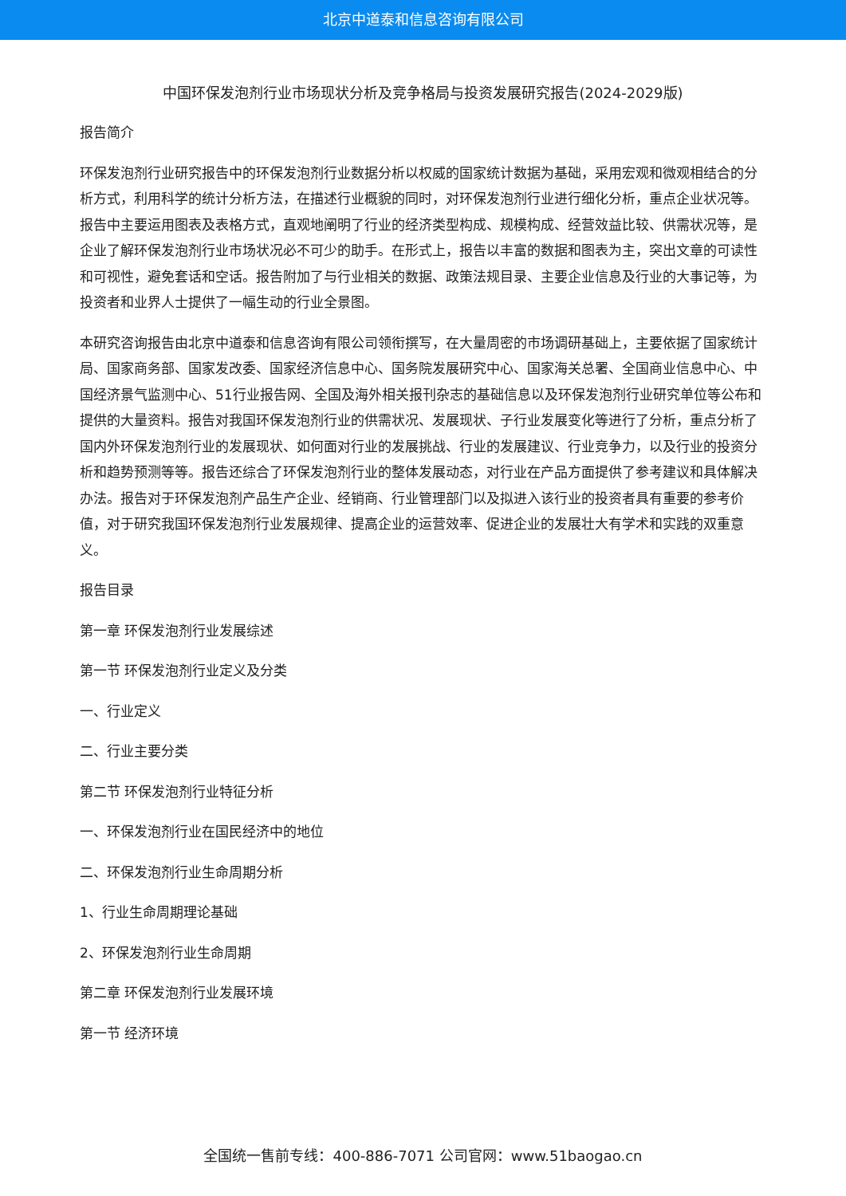北京中道泰和信息咨询有限公司
中国环保发泡剂行业市场现状分析及竞争格局与投资发展研究报告(2024-2029版)
报告简介
环保发泡剂行业研究报告中的环保发泡剂行业数据分析以权威的国家统计数据为基础，采用宏观和微观相结合的分析方式，利用科学的统计分析方法，在描述行业概貌的同时，对环保发泡剂行业进行细化分析，重点企业状况等。报告中主要运用图表及表格方式，直观地阐明了行业的经济类型构成、规模构成、经营效益比较、供需状况等，是企业了解环保发泡剂行业市场状况必不可少的助手。在形式上，报告以丰富的数据和图表为主，突出文章的可读性和可视性，避免套话和空话。报告附加了与行业相关的数据、政策法规目录、主要企业信息及行业的大事记等，为投资者和业界人士提供了一幅生动的行业全景图。
本研究咨询报告由北京中道泰和信息咨询有限公司领衔撰写，在大量周密的市场调研基础上，主要依据了国家统计局、国家商务部、国家发改委、国家经济信息中心、国务院发展研究中心、国家海关总署、全国商业信息中心、中国经济景气监测中心、51行业报告网、全国及海外相关报刊杂志的基础信息以及环保发泡剂行业研究单位等公布和提供的大量资料。报告对我国环保发泡剂行业的供需状况、发展现状、子行业发展变化等进行了分析，重点分析了国内外环保发泡剂行业的发展现状、如何面对行业的发展挑战、行业的发展建议、行业竞争力，以及行业的投资分析和趋势预测等等。报告还综合了环保发泡剂行业的整体发展动态，对行业在产品方面提供了参考建议和具体解决办法。报告对于环保发泡剂产品生产企业、经销商、行业管理部门以及拟进入该行业的投资者具有重要的参考价值，对于研究我国环保发泡剂行业发展规律、提高企业的运营效率、促进企业的发展壮大有学术和实践的双重意义。
报告目录
第一章 环保发泡剂行业发展综述
第一节 环保发泡剂行业定义及分类
一、行业定义
二、行业主要分类
第二节 环保发泡剂行业特征分析
一、环保发泡剂行业在国民经济中的地位
二、环保发泡剂行业生命周期分析
1、行业生命周期理论基础
2、环保发泡剂行业生命周期
第二章 环保发泡剂行业发展环境
第一节 经济环境
全国统一售前专线：400-886-7071 公司官网：www.51baogao.cn